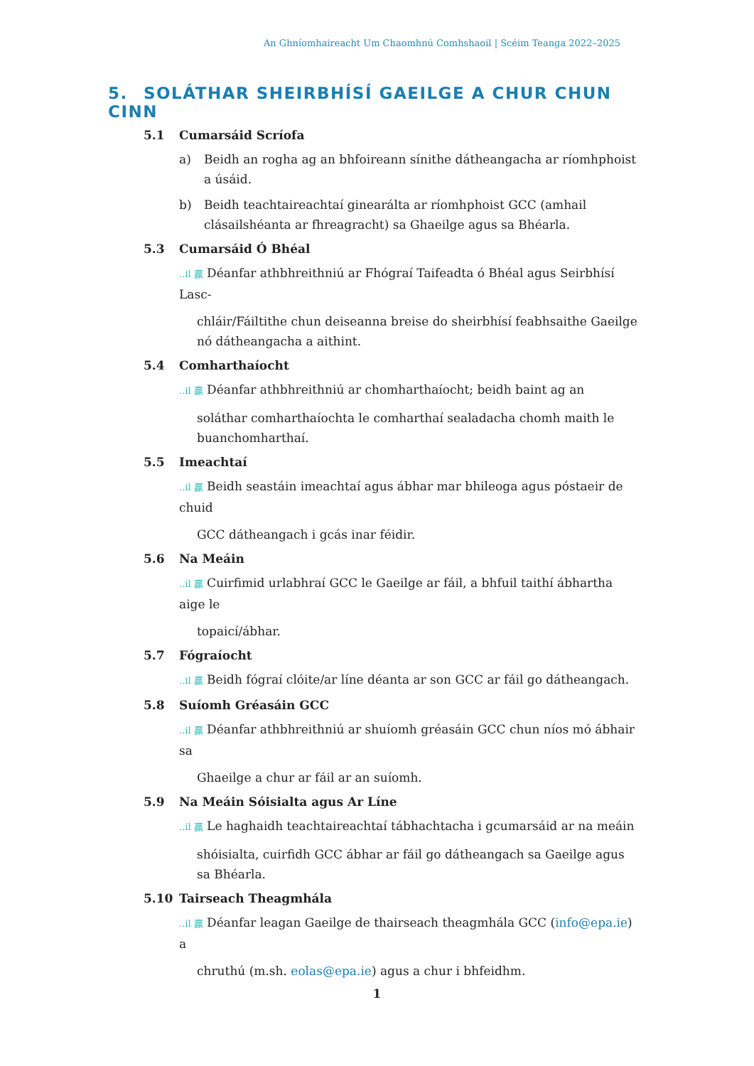An Ghníomhaireacht Um Chaomhnú Comhshaoil | Scéim Teanga 2022–2025
5. SOLÁTHAR SHEIRBHÍSÍ GAEILGE A CHUR CHUN CINN
5.1 Cumarsáid Scríofa
a) Beidh an rogha ag an bhfoireann sínithe dátheangacha ar ríomhphoist a úsáid.
b) Beidh teachtaireachtaí ginearálta ar ríomhphoist GCC (amhail clásailshéanta ar fhreagracht) sa Ghaeilge agus sa Bhéarla.
5.3 Cumarsáid Ó Bhéal
..il 贏 Déanfar athbhreithniú ar Fhógraí Taifeadta ó Bhéal agus Seirbhísí Lasc-
chláir/Fáiltithe chun deiseanna breise do sheirbhísí feabhsaithe Gaeilge nó dátheangacha a aithint.
5.4 Comharthaíocht
..il 贏 Déanfar athbhreithniú ar chomharthaíocht; beidh baint ag an
soláthar comharthaíochta le comharthaí sealadacha chomh maith le buanchomharthaí.
5.5 Imeachtaí
..il 贏 Beidh seastáin imeachtaí agus ábhar mar bhileoga agus póstaeir de chuid
GCC dátheangach i gcás inar féidir.
5.6 Na Meáin
..il 贏 Cuirfimid urlabhraí GCC le Gaeilge ar fáil, a bhfuil taithí ábhartha aige le
topaicí/ábhar.
5.7 Fógraíocht
..il 贏 Beidh fógraí clóite/ar líne déanta ar son GCC ar fáil go dátheangach.
5.8 Suíomh Gréasáin GCC
..il 贏 Déanfar athbhreithniú ar shuíomh gréasáin GCC chun níos mó ábhair sa
Ghaeilge a chur ar fáil ar an suíomh.
5.9 Na Meáin Sóisialta agus Ar Líne
..il 贏 Le haghaidh teachtaireachtaí tábhachtacha i gcumarsáid ar na meáin
shóisialta, cuirfidh GCC ábhar ar fáil go dátheangach sa Gaeilge agus sa Bhéarla.
5.10 Tairseach Theagmhála
..il 贏 Déanfar leagan Gaeilge de thairseach theagmhála GCC (info@epa.ie) a
chruthú (m.sh. eolas@epa.ie) agus a chur i bhfeidhm.
1